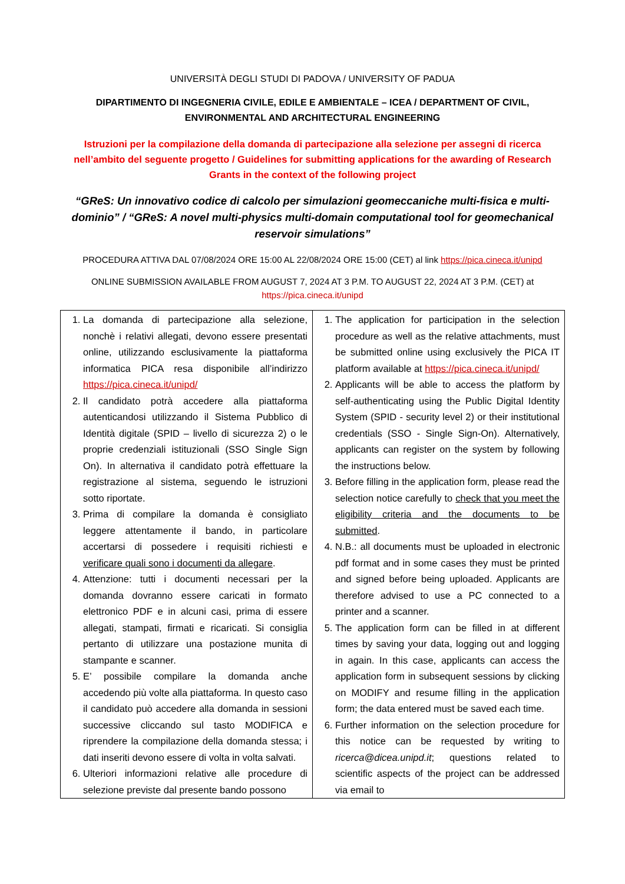UNIVERSITÀ DEGLI STUDI DI PADOVA / UNIVERSITY OF PADUA
DIPARTIMENTO DI INGEGNERIA CIVILE, EDILE E AMBIENTALE – ICEA / DEPARTMENT OF CIVIL, ENVIRONMENTAL AND ARCHITECTURAL ENGINEERING
Istruzioni per la compilazione della domanda di partecipazione alla selezione per assegni di ricerca nell’ambito del seguente progetto / Guidelines for submitting applications for the awarding of Research Grants in the context of the following project
“GReS: Un innovativo codice di calcolo per simulazioni geomeccaniche multi-fisica e multi-dominio” / “GReS: A novel multi-physics multi-domain computational tool for geomechanical reservoir simulations”
PROCEDURA ATTIVA DAL 07/08/2024 ORE 15:00 AL 22/08/2024 ORE 15:00 (CET) al link https://pica.cineca.it/unipd
ONLINE SUBMISSION AVAILABLE FROM AUGUST 7, 2024 AT 3 P.M. TO AUGUST 22, 2024 AT 3 P.M. (CET) at https://pica.cineca.it/unipd
| 1. La domanda di partecipazione alla selezione, nonchè i relativi allegati, devono essere presentati online, utilizzando esclusivamente la piattaforma informatica PICA resa disponibile all’indirizzo https://pica.cineca.it/unipd/ 2. Il candidato potrà accedere alla piattaforma autenticandosi utilizzando il Sistema Pubblico di Identità digitale (SPID – livello di sicurezza 2) o le proprie credenziali istituzionali (SSO Single Sign On). In alternativa il candidato potrà effettuare la registrazione al sistema, seguendo le istruzioni sotto riportate. 3. Prima di compilare la domanda è consigliato leggere attentamente il bando, in particolare accertarsi di possedere i requisiti richiesti e verificare quali sono i documenti da allegare . 4. Attenzione: tutti i documenti necessari per la domanda dovranno essere caricati in formato elettronico PDF e in alcuni casi, prima di essere allegati, stampati, firmati e ricaricati. Si consiglia pertanto di utilizzare una postazione munita di stampante e scanner. 5. E’ possibile compilare la domanda anche accedendo più volte alla piattaforma. In questo caso il candidato può accedere alla domanda in sessioni successive cliccando sul tasto MODIFICA e riprendere la compilazione della domanda stessa; i dati inseriti devono essere di volta in volta salvati. 6. Ulteriori informazioni relative alle procedure di selezione previste dal presente bando possono | 1. The application for participation in the selection procedure as well as the relative attachments, must be submitted online using exclusively the PICA IT platform available at https://pica.cineca.it/unipd/ 2. Applicants will be able to access the platform by self-authenticating using the Public Digital Identity System (SPID - security level 2) or their institutional credentials (SSO - Single Sign-On). Alternatively, applicants can register on the system by following the instructions below. 3. Before filling in the application form, please read the selection notice carefully to check that you meet the eligibility criteria and the documents to be submitted . 4. N.B.: all documents must be uploaded in electronic pdf format and in some cases they must be printed and signed before being uploaded. Applicants are therefore advised to use a PC connected to a printer and a scanner. 5. The application form can be filled in at different times by saving your data, logging out and logging in again. In this case, applicants can access the application form in subsequent sessions by clicking on MODIFY and resume filling in the application form; the data entered must be saved each time. 6. Further information on the selection procedure for this notice can be requested by writing to ricerca@dicea.unipd.it ; questions related to scientific aspects of the project can be addressed via email to |